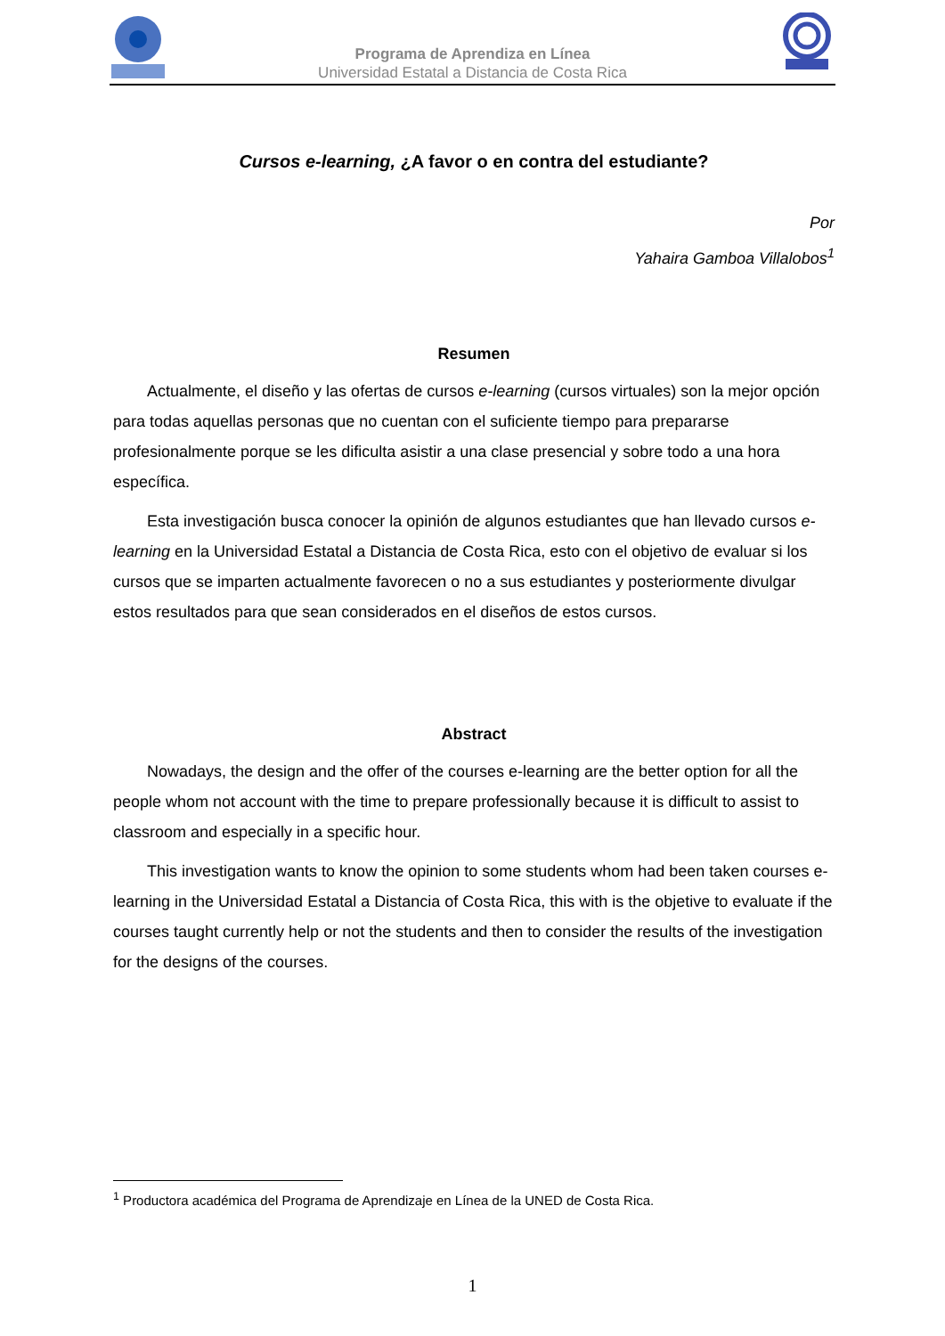Programa de Aprendiza en Línea
Universidad Estatal a Distancia de Costa Rica
Cursos e-learning, ¿A favor o en contra del estudiante?
Por
Yahaira Gamboa Villalobos<sup>1</sup>
Resumen
Actualmente, el diseño y las ofertas de cursos e-learning (cursos virtuales) son la mejor opción para todas aquellas personas que no cuentan con el suficiente tiempo para prepararse profesionalmente porque se les dificulta asistir a una clase presencial y sobre todo a una hora específica.
Esta investigación busca conocer la opinión de algunos estudiantes que han llevado cursos e-learning en la Universidad Estatal a Distancia de Costa Rica, esto con el objetivo de evaluar si los cursos que se imparten actualmente favorecen o no a sus estudiantes y posteriormente divulgar estos resultados para que sean considerados en el diseños de estos cursos.
Abstract
Nowadays, the design and the offer of the courses e-learning are the better option for all the people whom not account with the time to prepare professionally because it is difficult to assist to classroom and especially in a specific hour.
This investigation wants to know the opinion to some students whom had been taken courses e-learning in the Universidad Estatal a Distancia of Costa Rica, this with is the objetive to evaluate if the courses taught currently help or not the students and then to consider the results of the investigation for the designs of the courses.
<sup>1</sup> Productora académica del Programa de Aprendizaje en Línea de la UNED de Costa Rica.
1